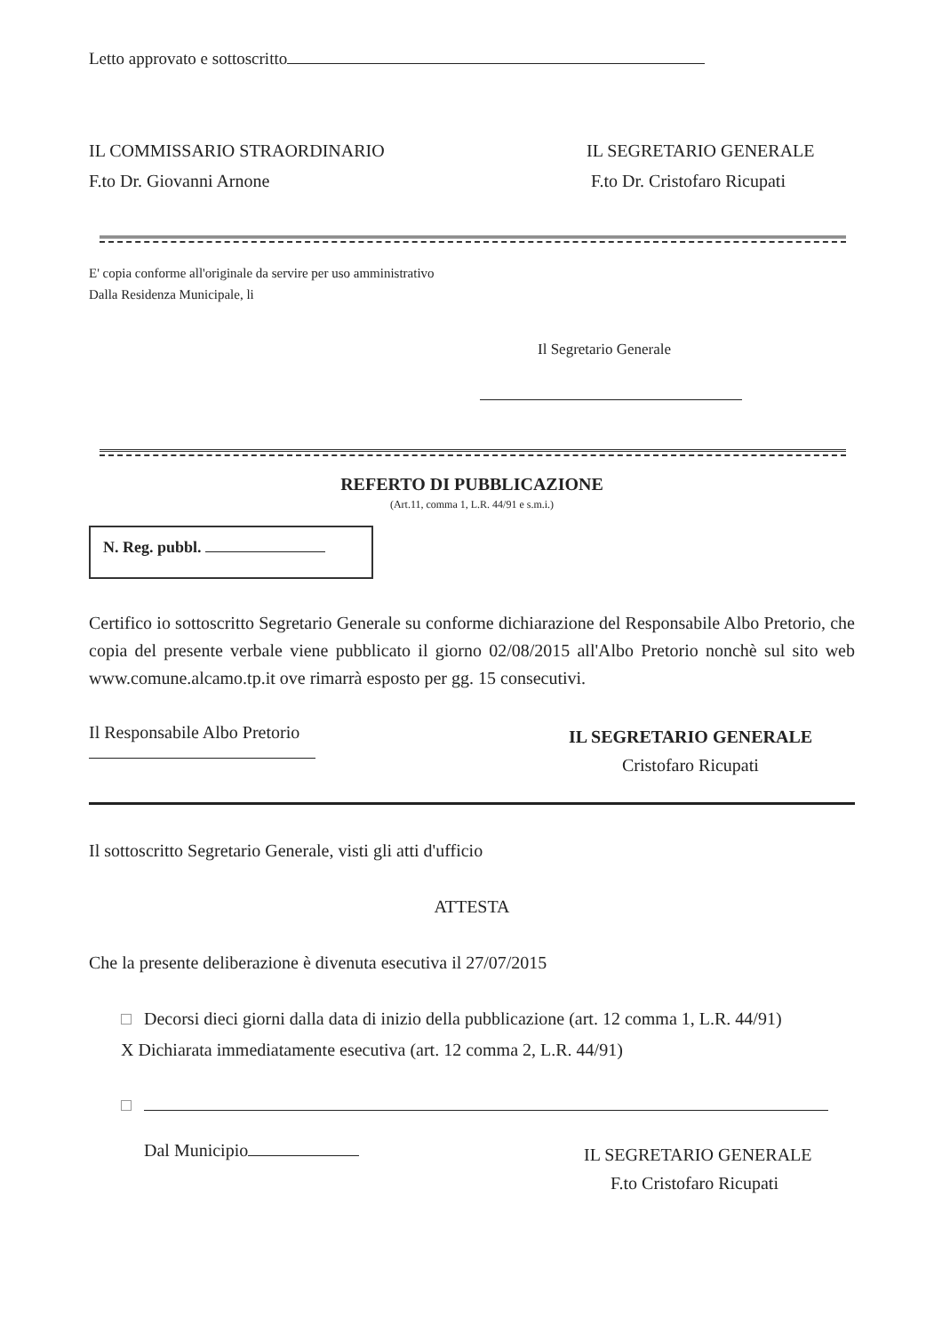Letto approvato e sottoscritto
IL COMMISSARIO STRAORDINARIO
F.to Dr. Giovanni Arnone
IL SEGRETARIO GENERALE
F.to Dr. Cristofaro Ricupati
E' copia conforme all'originale da servire per uso amministrativo
Dalla Residenza Municipale, li
Il Segretario Generale
REFERTO DI PUBBLICAZIONE
(Art.11, comma 1, L.R. 44/91 e s.m.i.)
N. Reg. pubbl.
Certifico io sottoscritto Segretario Generale su conforme dichiarazione del Responsabile Albo Pretorio, che copia del presente verbale viene pubblicato il giorno 02/08/2015 all'Albo Pretorio nonchè sul sito web www.comune.alcamo.tp.it ove rimarrà esposto per gg. 15 consecutivi.
Il Responsabile Albo Pretorio
IL SEGRETARIO GENERALE
Cristofaro Ricupati
Il sottoscritto Segretario Generale, visti gli atti d'ufficio
ATTESTA
Che la presente deliberazione è divenuta esecutiva il 27/07/2015
Decorsi dieci giorni dalla data di inizio della pubblicazione (art. 12 comma 1, L.R. 44/91)
X Dichiarata immediatamente esecutiva (art. 12 comma 2, L.R. 44/91)
Dal Municipio
IL SEGRETARIO GENERALE
F.to Cristofaro Ricupati